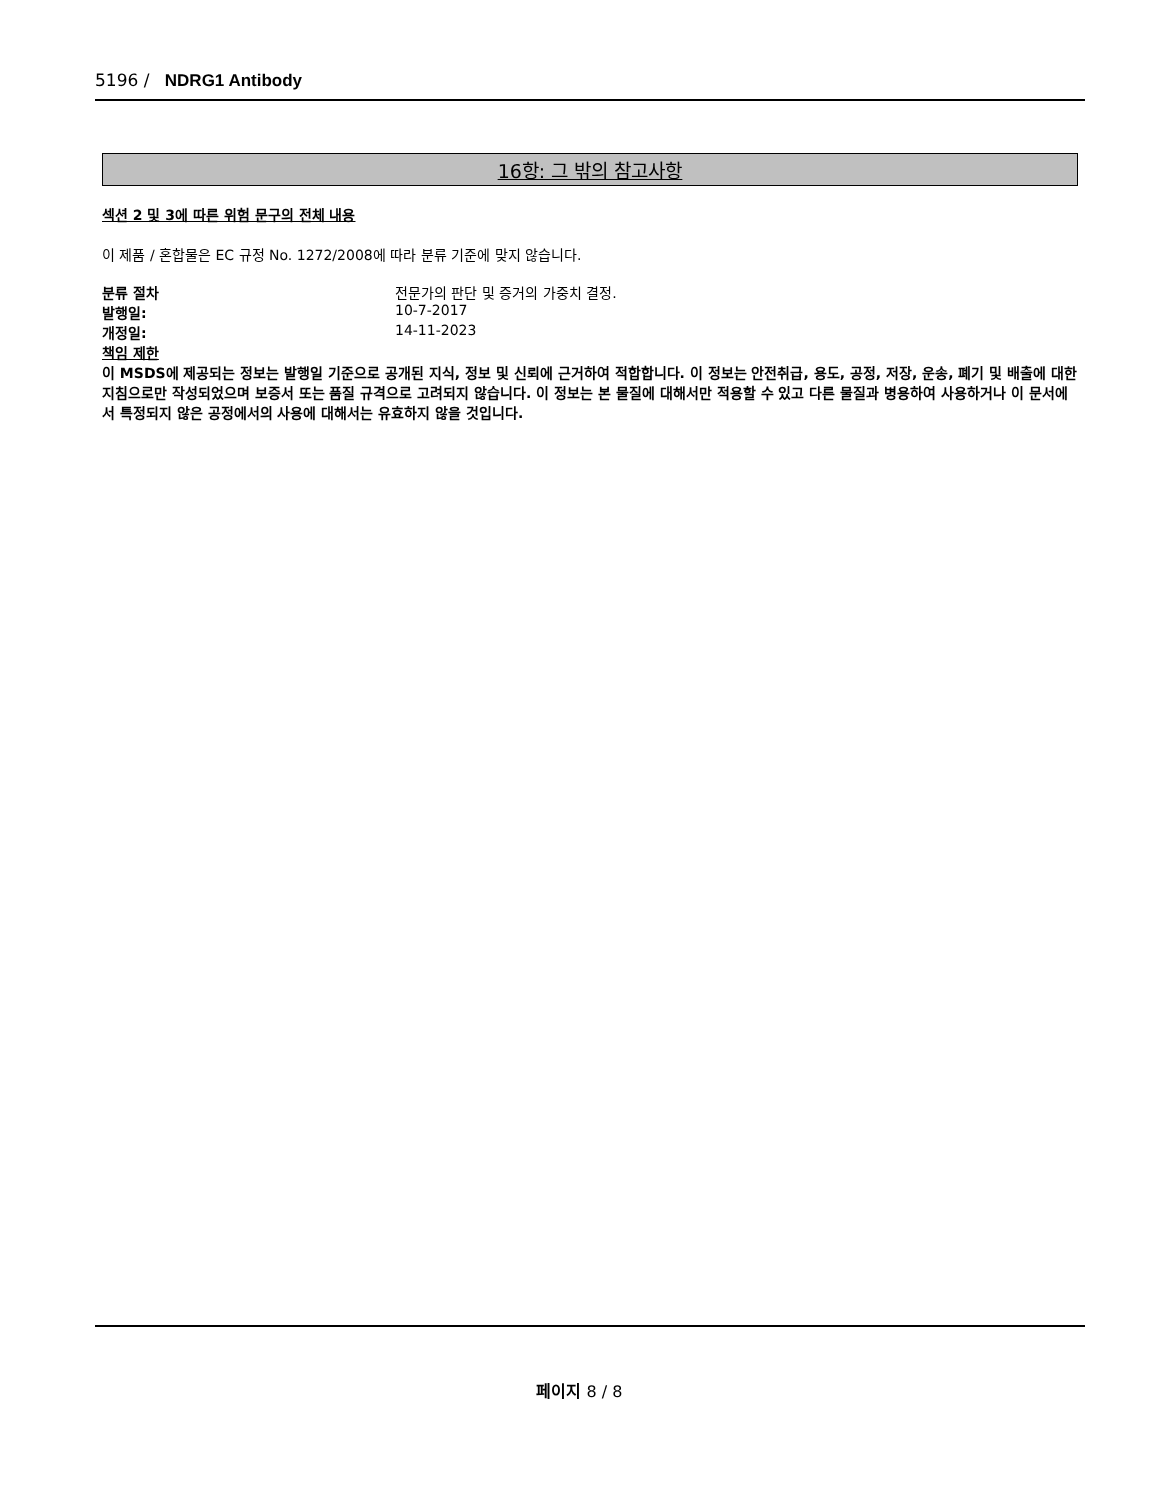5196 / NDRG1 Antibody
16항: 그 밖의 참고사항
섹션 2 및 3에 따른 위험 문구의 전체 내용
이 제품 / 혼합물은 EC 규정 No. 1272/2008에 따라 분류 기준에 맞지 않습니다.
분류 절차 전문가의 판단 및 증거의 가중치 결정.
발행일: 10-7-2017
개정일: 14-11-2023
책임 제한
이 MSDS에 제공되는 정보는 발행일 기준으로 공개된 지식, 정보 및 신뢰에 근거하여 적합합니다. 이 정보는 안전취급, 용도, 공정, 저장, 운송, 폐기 및 배출에 대한 지침으로만 작성되었으며 보증서 또는 품질 규격으로 고려되지 않습니다. 이 정보는 본 물질에 대해서만 적용할 수 있고 다른 물질과 병용하여 사용하거나 이 문서에서 특정되지 않은 공정에서의 사용에 대해서는 유효하지 않을 것입니다.
페이지 8 / 8